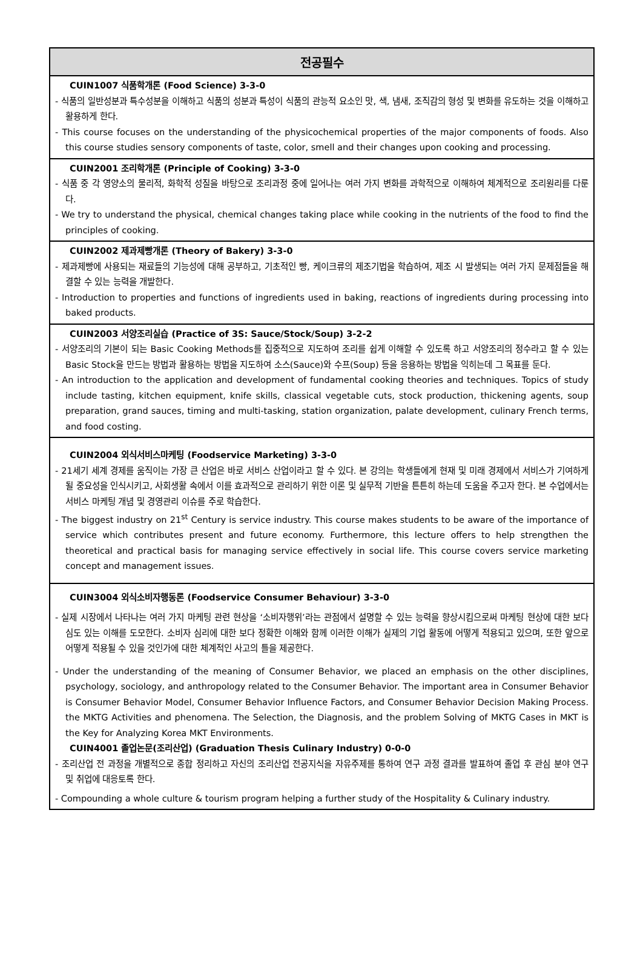| 전공필수 |
| --- |
| CUIN1007 식품학개론 (Food Science) 3-3-0 - 식품의 일반성분과 특수성분을 이해하고 식품의 성분과 특성이 식품의 관능적 요소인 맛, 색, 냄새, 조직감의 형성 및 변화를 유도하는 것을 이해하고 활용하게 한다. - This course focuses on the understanding of the physicochemical properties of the major components of foods. Also this course studies sensory components of taste, color, smell and their changes upon cooking and processing. |
| CUIN2001 조리학개론 (Principle of Cooking) 3-3-0 - 식품 중 각 영양소의 물리적, 화학적 성질을 바탕으로 조리과정 중에 일어나는 여러 가지 변화를 과학적으로 이해하여 체계적으로 조리원리를 다룬다. - We try to understand the physical, chemical changes taking place while cooking in the nutrients of the food to find the principles of cooking. |
| CUIN2002 제과제빵개론 (Theory of Bakery) 3-3-0 - 제과제빵에 사용되는 재료들의 기능성에 대해 공부하고, 기초적인 빵, 케이크류의 제조기법을 학습하여, 제조 시 발생되는 여러 가지 문제점들을 해결할 수 있는 능력을 개발한다. - Introduction to properties and functions of ingredients used in baking, reactions of ingredients during processing into baked products. |
| CUIN2003 서양조리실습 (Practice of 3S: Sauce/Stock/Soup) 3-2-2 - 서양조리의 기본이 되는 Basic Cooking Methods를 집중적으로 지도하여 조리를 쉽게 이해할 수 있도록 하고 서양조리의 정수라고 할 수 있는 Basic Stock을 만드는 방법과 활용하는 방법을 지도하여 소스(Sauce)와 수프(Soup) 등을 응용하는 방법을 익히는데 그 목표를 둔다. - An introduction to the application and development of fundamental cooking theories and techniques. Topics of study include tasting, kitchen equipment, knife skills, classical vegetable cuts, stock production, thickening agents, soup preparation, grand sauces, timing and multi-tasking, station organization, palate development, culinary French terms, and food costing. |
| CUIN2004 외식서비스마케팅 (Foodservice Marketing) 3-3-0 - 21세기 세계 경제를 움직이는 가장 큰 산업은 바로 서비스 산업이라고 할 수 있다. 본 강의는 학생들에게 현재 및 미래 경제에서 서비스가 기여하게 될 중요성을 인식시키고, 사회생활 속에서 이를 효과적으로 관리하기 위한 이론 및 실무적 기반을 튼튼히 하는데 도움을 주고자 한다. 본 수업에서는 서비스 마케팅 개념 및 경영관리 이슈를 주로 학습한다. - The biggest industry on 21<sup>st</sup> Century is service industry. This course makes students to be aware of the importance of service which contributes present and future economy. Furthermore, this lecture offers to help strengthen the theoretical and practical basis for managing service effectively in social life. This course covers service marketing concept and management issues. |
| CUIN3004 외식소비자행동론 (Foodservice Consumer Behaviour) 3-3-0 - 실제 시장에서 나타나는 여러 가지 마케팅 관련 현상을 ‘소비자행위’라는 관점에서 설명할 수 있는 능력을 향상시킴으로써 마케팅 현상에 대한 보다 심도 있는 이해를 도모한다. 소비자 심리에 대한 보다 정확한 이해와 함께 이러한 이해가 실제의 기업 활동에 어떻게 적용되고 있으며, 또한 앞으로 어떻게 적용될 수 있을 것인가에 대한 체계적인 사고의 틀을 제공한다. - Under the understanding of the meaning of Consumer Behavior, we placed an emphasis on the other disciplines, psychology, sociology, and anthropology related to the Consumer Behavior. The important area in Consumer Behavior is Consumer Behavior Model, Consumer Behavior Influence Factors, and Consumer Behavior Decision Making Process. the MKTG Activities and phenomena. The Selection, the Diagnosis, and the problem Solving of MKTG Cases in MKT is the Key for Analyzing Korea MKT Environments. CUIN4001 졸업논문(조리산업) (Graduation Thesis Culinary Industry) 0-0-0 - 조리산업 전 과정을 개별적으로 종합 정리하고 자신의 조리산업 전공지식을 자유주제를 통하여 연구 과정 결과를 발표하여 졸업 후 관심 분야 연구 및 취업에 대응토록 한다. - Compounding a whole culture & tourism program helping a further study of the Hospitality & Culinary industry. |